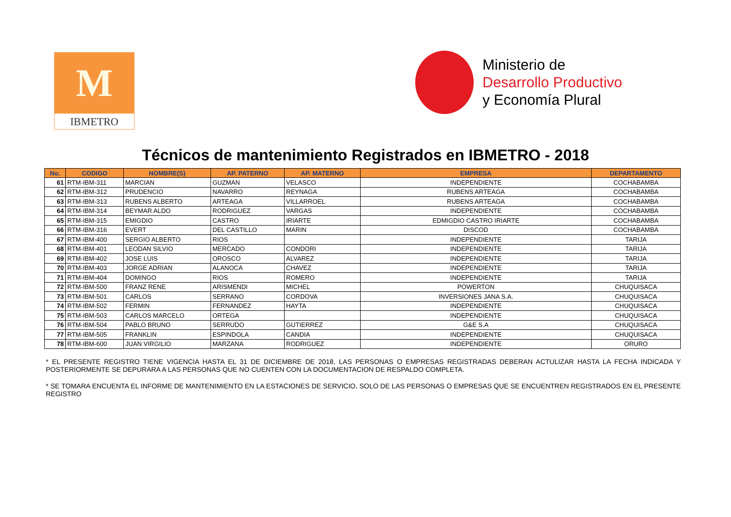M
IBMETRO
Ministerio de
Desarrollo Productivo
y Economía Plural
Técnicos de mantenimiento Registrados en IBMETRO - 2018
| No. | CODIGO | NOMBRE(S) | AP. PATERNO | AP. MATERNO | EMPRESA | DEPARTAMENTO |
| --- | --- | --- | --- | --- | --- | --- |
| 61 | RTM-IBM-311 | MARCIAN | GUZMAN | VELASCO | INDEPENDIENTE | COCHABAMBA |
| 62 | RTM-IBM-312 | PRUDENCIO | NAVARRO | REYNAGA | RUBENS ARTEAGA | COCHABAMBA |
| 63 | RTM-IBM-313 | RUBENS ALBERTO | ARTEAGA | VILLARROEL | RUBENS ARTEAGA | COCHABAMBA |
| 64 | RTM-IBM-314 | BEYMAR ALDO | RODRIGUEZ | VARGAS | INDEPENDIENTE | COCHABAMBA |
| 65 | RTM-IBM-315 | EMIGDIO | CASTRO | IRIARTE | EDMIGDIO CASTRO IRIARTE | COCHABAMBA |
| 66 | RTM-IBM-316 | EVERT | DEL CASTILLO | MARIN | DISCOD | COCHABAMBA |
| 67 | RTM-IBM-400 | SERGIO ALBERTO | RIOS | | INDEPENDIENTE | TARIJA |
| 68 | RTM-IBM-401 | LEODAN SILVIO | MERCADO | CONDORI | INDEPENDIENTE | TARIJA |
| 69 | RTM-IBM-402 | JOSE LUIS | OROSCO | ALVAREZ | INDEPENDIENTE | TARIJA |
| 70 | RTM-IBM-403 | JORGE ADRIAN | ALANOCA | CHAVEZ | INDEPENDIENTE | TARIJA |
| 71 | RTM-IBM-404 | DOMINGO | RIOS | ROMERO | INDEPENDIENTE | TARIJA |
| 72 | RTM-IBM-500 | FRANZ RENE | ARISMENDI | MICHEL | POWERTON | CHUQUISACA |
| 73 | RTM-IBM-501 | CARLOS | SERRANO | CORDOVA | INVERSIONES JANA S.A. | CHUQUISACA |
| 74 | RTM-IBM-502 | FERMIN | FERNANDEZ | HAYTA | INDEPENDIENTE | CHUQUISACA |
| 75 | RTM-IBM-503 | CARLOS MARCELO | ORTEGA | | INDEPENDIENTE | CHUQUISACA |
| 76 | RTM-IBM-504 | PABLO BRUNO | SERRUDO | GUTIERREZ | G&E S.A | CHUQUISACA |
| 77 | RTM-IBM-505 | FRANKLIN | ESPINDOLA | CANDIA | INDEPENDIENTE | CHUQUISACA |
| 78 | RTM-IBM-600 | JUAN VIRGILIO | MARZANA | RODRIGUEZ | INDEPENDIENTE | ORURO |
* EL PRESENTE REGISTRO TIENE VIGENCIA HASTA EL 31 DE DICIEMBRE DE 2018, LAS PERSONAS O EMPRESAS REGISTRADAS DEBERAN ACTULIZAR HASTA LA FECHA INDICADA Y POSTERIORMENTE SE DEPURARA A LAS PERSONAS QUE NO CUENTEN CON LA DOCUMENTACION DE RESPALDO COMPLETA.
* SE TOMARA ENCUENTA EL INFORME DE MANTENIMIENTO EN LA ESTACIONES DE SERVICIO, SOLO DE LAS PERSONAS O EMPRESAS QUE SE ENCUENTREN REGISTRADOS EN EL PRESENTE REGISTRO